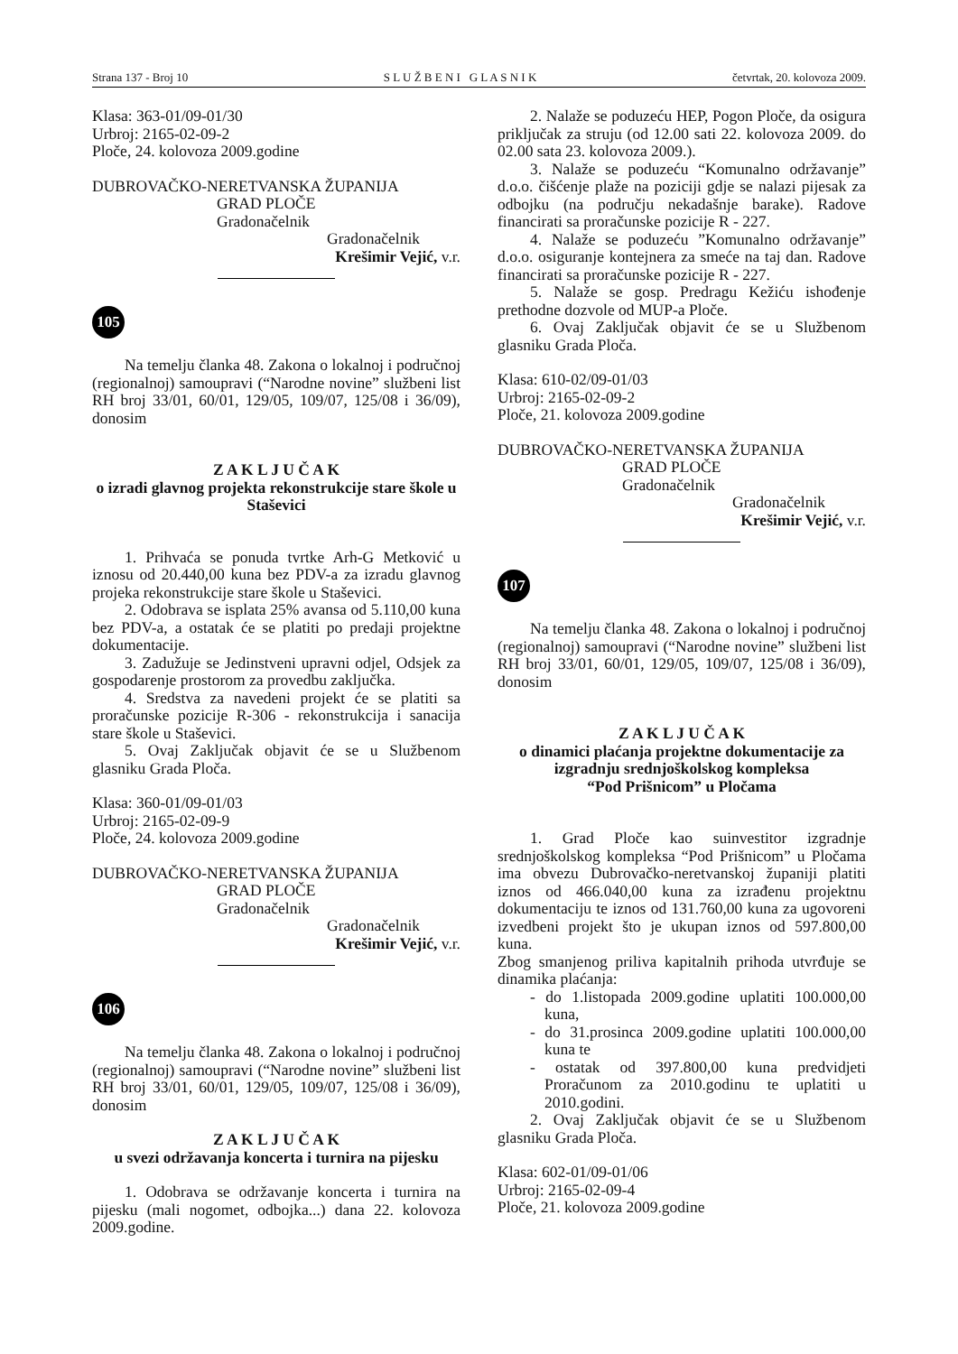Strana 137 - Broj 10 S L U Ž B E N I G L A S N I K četvrtak, 20. kolovoza 2009.
Klasa: 363-01/09-01/30
Urbroj: 2165-02-09-2
Ploče, 24. kolovoza 2009.godine
DUBROVAČKO-NERETVANSKA ŽUPANIJA
GRAD PLOČE
Gradonačelnik
Gradonačelnik
Krešimir Vejić, v.r.
105
Na temelju članka 48. Zakona o lokalnoj i područnoj (regionalnoj) samoupravi (“Narodne novine” službeni list RH broj 33/01, 60/01, 129/05, 109/07, 125/08 i 36/09), donosim
Z A K L J U Č A K
o izradi glavnog projekta rekonstrukcije stare škole u Staševici
1. Prihvaća se ponuda tvrtke Arh-G Metković u iznosu od 20.440,00 kuna bez PDV-a za izradu glavnog projeka rekonstrukcije stare škole u Staševici.
2. Odobrava se isplata 25% avansa od 5.110,00 kuna bez PDV-a, a ostatak će se platiti po predaji projektne dokumentacije.
3. Zadužuje se Jedinstveni upravni odjel, Odsjek za gospodarenje prostorom za provedbu zaključka.
4. Sredstva za navedeni projekt će se platiti sa proračunske pozicije R-306 - rekonstrukcija i sanacija stare škole u Staševici.
5. Ovaj Zaključak objavit će se u Službenom glasniku Grada Ploča.
Klasa: 360-01/09-01/03
Urbroj: 2165-02-09-9
Ploče, 24. kolovoza 2009.godine
DUBROVAČKO-NERETVANSKA ŽUPANIJA
GRAD PLOČE
Gradonačelnik
Gradonačelnik
Krešimir Vejić, v.r.
106
Na temelju članka 48. Zakona o lokalnoj i područnoj (regionalnoj) samoupravi (“Narodne novine” službeni list RH broj 33/01, 60/01, 129/05, 109/07, 125/08 i 36/09), donosim
Z A K L J U Č A K
u svezi održavanja koncerta i turnira na pijesku
1. Odobrava se održavanje koncerta i turnira na pijesku (mali nogomet, odbojka...) dana 22. kolovoza 2009.godine.
2. Nalaže se poduzeću HEP, Pogon Ploče, da osigura priključak za struju (od 12.00 sati 22. kolovoza 2009. do 02.00 sata 23. kolovoza 2009.).
3. Nalaže se poduzeću “Komunalno održavanje” d.o.o. čišćenje plaže na poziciji gdje se nalazi pijesak za odbojku (na području nekadašnje barake). Radove financirati sa proračunske pozicije R - 227.
4. Nalaže se poduzeću ”Komunalno održavanje” d.o.o. osiguranje kontejnera za smeće na taj dan. Radove financirati sa proračunske pozicije R - 227.
5. Nalaže se gosp. Predragu Kežiću ishođenje prethodne dozvole od MUP-a Ploče.
6. Ovaj Zaključak objavit će se u Službenom glasniku Grada Ploča.
Klasa: 610-02/09-01/03
Urbroj: 2165-02-09-2
Ploče, 21. kolovoza 2009.godine
DUBROVAČKO-NERETVANSKA ŽUPANIJA
GRAD PLOČE
Gradonačelnik
Gradonačelnik
Krešimir Vejić, v.r.
107
Na temelju članka 48. Zakona o lokalnoj i područnoj (regionalnoj) samoupravi (“Narodne novine” službeni list RH broj 33/01, 60/01, 129/05, 109/07, 125/08 i 36/09), donosim
Z A K L J U Č A K
o dinamici plaćanja projektne dokumentacije za izgradnju srednjoškolskog kompleksa
“Pod Prišnicom” u Pločama
1. Grad Ploče kao suinvestitor izgradnje srednjoškolskog kompleksa “Pod Prišnicom” u Pločama ima obvezu Dubrovačko-neretvanskoj županiji platiti iznos od 466.040,00 kuna za izrađenu projektnu dokumentaciju te iznos od 131.760,00 kuna za ugovoreni izvedbeni projekt što je ukupan iznos od 597.800,00 kuna.
Zbog smanjenog priliva kapitalnih prihoda utvrđuje se dinamika plaćanja:
- do 1.listopada 2009.godine uplatiti 100.000,00 kuna,
- do 31.prosinca 2009.godine uplatiti 100.000,00 kuna te
- ostatak od 397.800,00 kuna predvidjeti Proračunom za 2010.godinu te uplatiti u 2010.godini.
2. Ovaj Zaključak objavit će se u Službenom glasniku Grada Ploča.
Klasa: 602-01/09-01/06
Urbroj: 2165-02-09-4
Ploče, 21. kolovoza 2009.godine